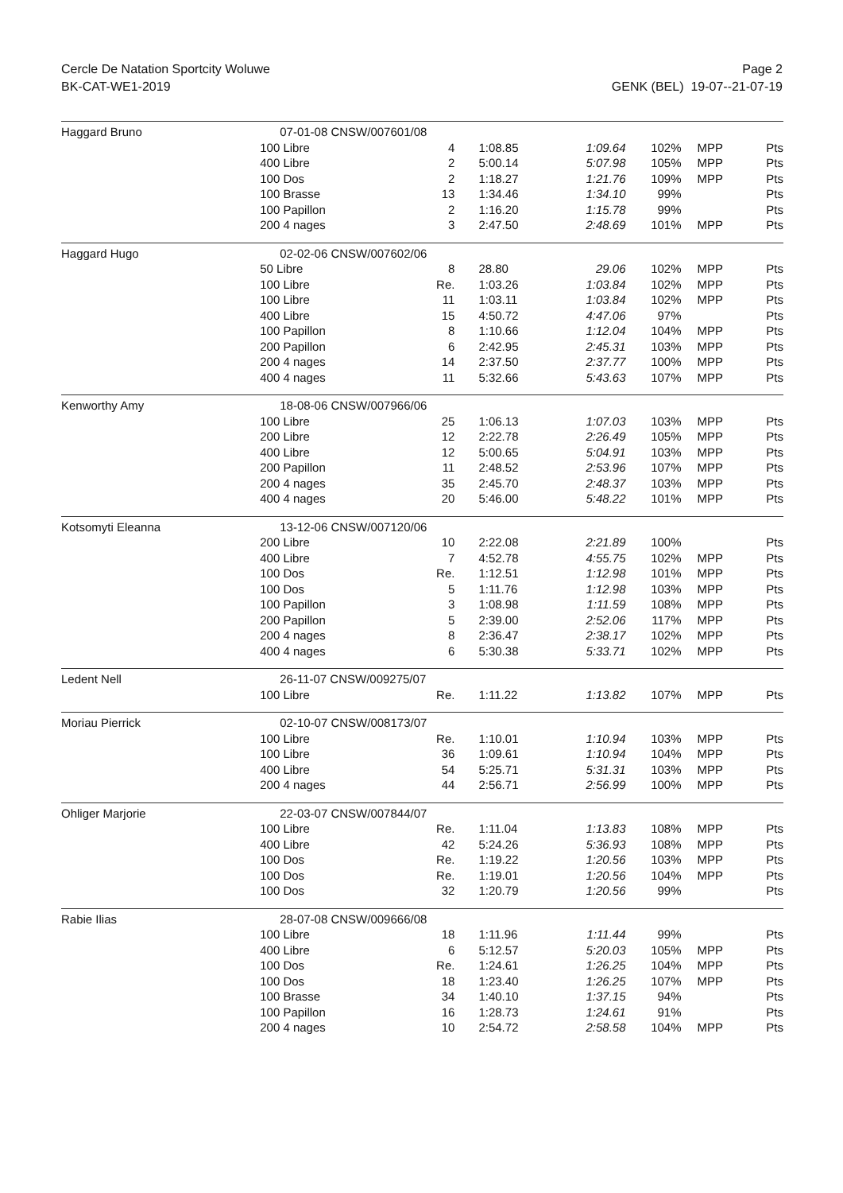Cercle De Natation Sportcity Woluwe
BK-CAT-WE1-2019
Page 2
GENK (BEL) 19-07--21-07-19
| Haggard Bruno | 07-01-08 CNSW/007601/08 | | | | | | |
| | 100 Libre | 4 | 1:08.85 | 1:09.64 | 102% | MPP | Pts |
| | 400 Libre | 2 | 5:00.14 | 5:07.98 | 105% | MPP | Pts |
| | 100 Dos | 2 | 1:18.27 | 1:21.76 | 109% | MPP | Pts |
| | 100 Brasse | 13 | 1:34.46 | 1:34.10 | 99% | | Pts |
| | 100 Papillon | 2 | 1:16.20 | 1:15.78 | 99% | | Pts |
| | 200 4 nages | 3 | 2:47.50 | 2:48.69 | 101% | MPP | Pts |
| Haggard Hugo | 02-02-06 CNSW/007602/06 | | | | | | |
| | 50 Libre | 8 | 28.80 | 29.06 | 102% | MPP | Pts |
| | 100 Libre | Re. | 1:03.26 | 1:03.84 | 102% | MPP | Pts |
| | 100 Libre | 11 | 1:03.11 | 1:03.84 | 102% | MPP | Pts |
| | 400 Libre | 15 | 4:50.72 | 4:47.06 | 97% | | Pts |
| | 100 Papillon | 8 | 1:10.66 | 1:12.04 | 104% | MPP | Pts |
| | 200 Papillon | 6 | 2:42.95 | 2:45.31 | 103% | MPP | Pts |
| | 200 4 nages | 14 | 2:37.50 | 2:37.77 | 100% | MPP | Pts |
| | 400 4 nages | 11 | 5:32.66 | 5:43.63 | 107% | MPP | Pts |
| Kenworthy Amy | 18-08-06 CNSW/007966/06 | | | | | | |
| | 100 Libre | 25 | 1:06.13 | 1:07.03 | 103% | MPP | Pts |
| | 200 Libre | 12 | 2:22.78 | 2:26.49 | 105% | MPP | Pts |
| | 400 Libre | 12 | 5:00.65 | 5:04.91 | 103% | MPP | Pts |
| | 200 Papillon | 11 | 2:48.52 | 2:53.96 | 107% | MPP | Pts |
| | 200 4 nages | 35 | 2:45.70 | 2:48.37 | 103% | MPP | Pts |
| | 400 4 nages | 20 | 5:46.00 | 5:48.22 | 101% | MPP | Pts |
| Kotsomyti Eleanna | 13-12-06 CNSW/007120/06 | | | | | | |
| | 200 Libre | 10 | 2:22.08 | 2:21.89 | 100% | | Pts |
| | 400 Libre | 7 | 4:52.78 | 4:55.75 | 102% | MPP | Pts |
| | 100 Dos | Re. | 1:12.51 | 1:12.98 | 101% | MPP | Pts |
| | 100 Dos | 5 | 1:11.76 | 1:12.98 | 103% | MPP | Pts |
| | 100 Papillon | 3 | 1:08.98 | 1:11.59 | 108% | MPP | Pts |
| | 200 Papillon | 5 | 2:39.00 | 2:52.06 | 117% | MPP | Pts |
| | 200 4 nages | 8 | 2:36.47 | 2:38.17 | 102% | MPP | Pts |
| | 400 4 nages | 6 | 5:30.38 | 5:33.71 | 102% | MPP | Pts |
| Ledent Nell | 26-11-07 CNSW/009275/07 | | | | | | |
| | 100 Libre | Re. | 1:11.22 | 1:13.82 | 107% | MPP | Pts |
| Moriau Pierrick | 02-10-07 CNSW/008173/07 | | | | | | |
| | 100 Libre | Re. | 1:10.01 | 1:10.94 | 103% | MPP | Pts |
| | 100 Libre | 36 | 1:09.61 | 1:10.94 | 104% | MPP | Pts |
| | 400 Libre | 54 | 5:25.71 | 5:31.31 | 103% | MPP | Pts |
| | 200 4 nages | 44 | 2:56.71 | 2:56.99 | 100% | MPP | Pts |
| Ohliger Marjorie | 22-03-07 CNSW/007844/07 | | | | | | |
| | 100 Libre | Re. | 1:11.04 | 1:13.83 | 108% | MPP | Pts |
| | 400 Libre | 42 | 5:24.26 | 5:36.93 | 108% | MPP | Pts |
| | 100 Dos | Re. | 1:19.22 | 1:20.56 | 103% | MPP | Pts |
| | 100 Dos | Re. | 1:19.01 | 1:20.56 | 104% | MPP | Pts |
| | 100 Dos | 32 | 1:20.79 | 1:20.56 | 99% | | Pts |
| Rabie Ilias | 28-07-08 CNSW/009666/08 | | | | | | |
| | 100 Libre | 18 | 1:11.96 | 1:11.44 | 99% | | Pts |
| | 400 Libre | 6 | 5:12.57 | 5:20.03 | 105% | MPP | Pts |
| | 100 Dos | Re. | 1:24.61 | 1:26.25 | 104% | MPP | Pts |
| | 100 Dos | 18 | 1:23.40 | 1:26.25 | 107% | MPP | Pts |
| | 100 Brasse | 34 | 1:40.10 | 1:37.15 | 94% | | Pts |
| | 100 Papillon | 16 | 1:28.73 | 1:24.61 | 91% | | Pts |
| | 200 4 nages | 10 | 2:54.72 | 2:58.58 | 104% | MPP | Pts |